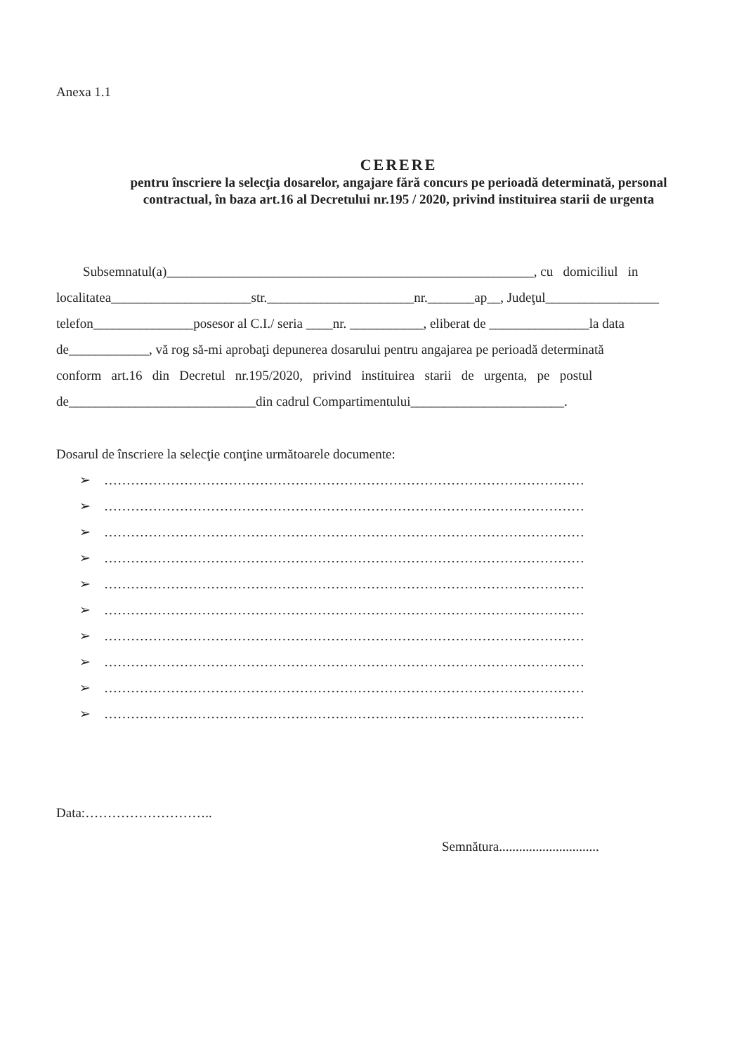Anexa 1.1
CERERE
pentru înscriere la selecţia dosarelor, angajare fără concurs pe perioadă determinată, personal
contractual, în baza art.16 al Decretului nr.195 / 2020, privind instituirea starii de urgenta
Subsemnatul(a)_______________________________________________________, cu domiciliul in
localitatea_____________________str.______________________nr._______ap__, Judeţul_________________
telefon_______________posesor al C.I./ seria ____nr. ___________, eliberat de _______________la data
de____________, vă rog să-mi aprobaţi depunerea dosarului pentru angajarea pe perioadă determinată
conform art.16 din Decretul nr.195/2020, privind instituirea starii de urgenta, pe postul
de____________________________din cadrul Compartimentului_______________________.
Dosarul de înscriere la selecţie conţine următoarele documente:
➢ ………………………………………………………………………………………………
➢ ………………………………………………………………………………………………
➢ ………………………………………………………………………………………………
➢ ………………………………………………………………………………………………
➢ ………………………………………………………………………………………………
➢ ………………………………………………………………………………………………
➢ ………………………………………………………………………………………………
➢ ………………………………………………………………………………………………
➢ ………………………………………………………………………………………………
➢ ………………………………………………………………………………………………
Data:………………………..
Semnătura..............................